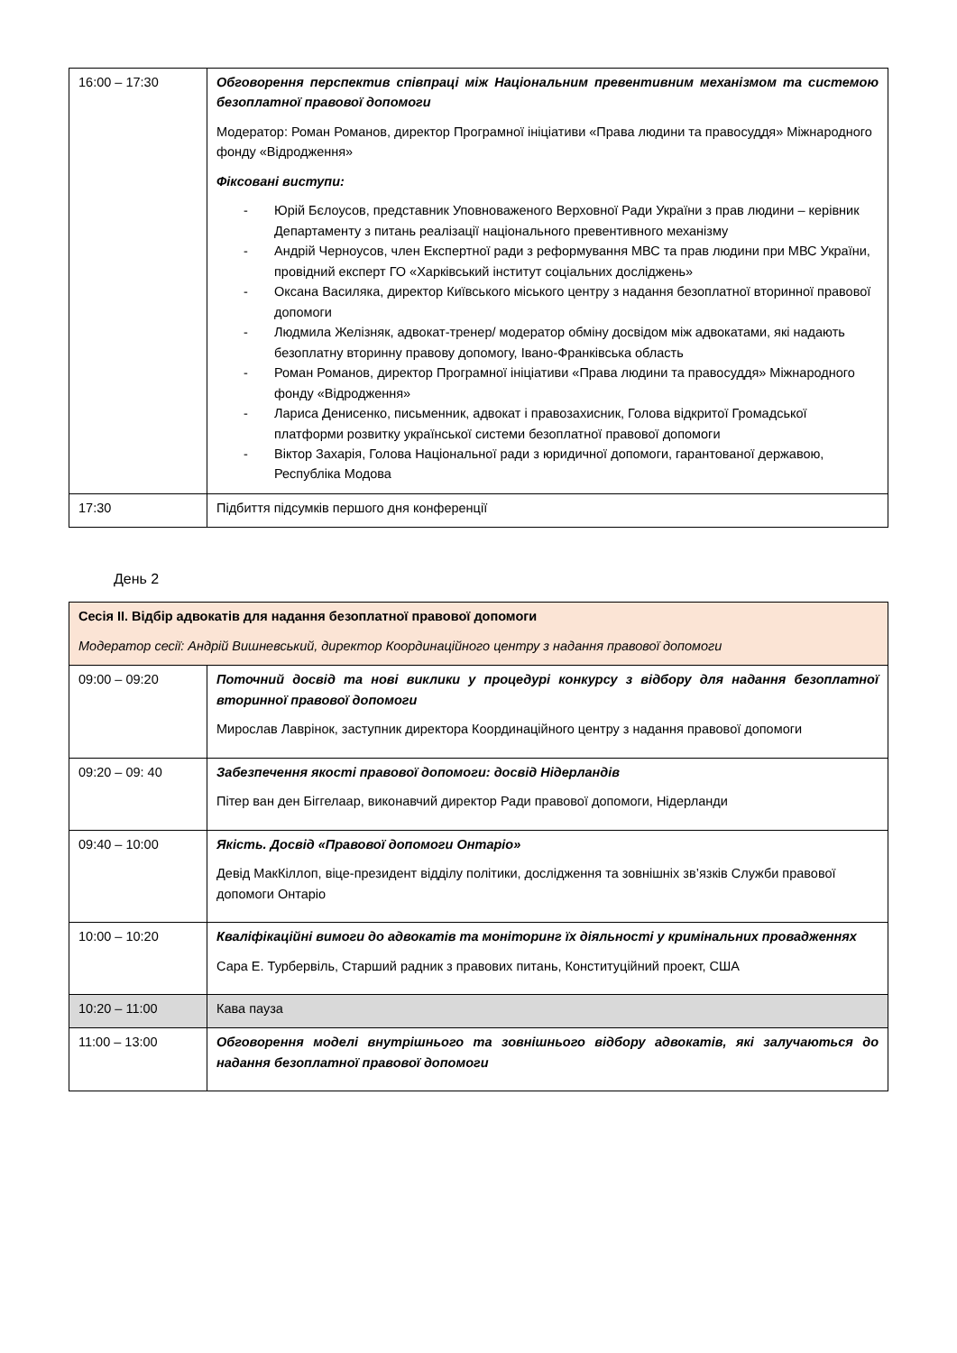| 16:00 – 17:30 | Обговорення перспектив співпраці між Національним превентивним механізмом та системою безоплатної правової допомоги Модератор: Роман Романов, директор Програмної ініціативи «Права людини та правосуддя» Міжнародного фонду «Відродження» Фіксовані виступи: - Юрій Бєлоусов, представник Уповноваженого Верховної Ради України з прав людини – керівник Департаменту з питань реалізації національного превентивного механізму - Андрій Черноусов, член Експертної ради з реформування МВС та прав людини при МВС України, провідний експерт ГО «Харківський інститут соціальних досліджень» - Оксана Василяка, директор Київського міського центру з надання безоплатної вторинної правової допомоги - Людмила Желізняк, адвокат-тренер/ модератор обміну досвідом між адвокатами, які надають безоплатну вторинну правову допомогу, Івано-Франківська область - Роман Романов, директор Програмної ініціативи «Права людини та правосуддя» Міжнародного фонду «Відродження» - Лариса Денисенко, письменник, адвокат і правозахисник, Голова відкритої Громадської платформи розвитку української системи безоплатної правової допомоги - Віктор Захарія, Голова Національної ради з юридичної допомоги, гарантованої державою, Республіка Модова |
| 17:30 | Підбиття підсумків першого дня конференції |
День 2
| Сесія ІІ. Відбір адвокатів для надання безоплатної правової допомоги Модератор сесії: Андрій Вишневський, директор Координаційного центру з надання правової допомоги | |
| 09:00 – 09:20 | Поточний досвід та нові виклики у процедурі конкурсу з відбору для надання безоплатної вторинної правової допомоги Мирослав Лаврінок, заступник директора Координаційного центру з надання правової допомоги |
| 09:20 – 09: 40 | Забезпечення якості правової допомоги: досвід Нідерландів Пітер ван ден Біггелаар, виконавчий директор Ради правової допомоги, Нідерланди |
| 09:40 – 10:00 | Якість. Досвід «Правової допомоги Онтаріо» Девід МакКіллоп, віце-президент відділу політики, дослідження та зовнішніх зв’язків Служби правової допомоги Онтаріо |
| 10:00 – 10:20 | Кваліфікаційні вимоги до адвокатів та моніторинг їх діяльності у кримінальних провадженнях Сара Е. Турбервіль, Старший радник з правових питань, Конституційний проект, США |
| 10:20 – 11:00 | Кава пауза |
| 11:00 – 13:00 | Обговорення моделі внутрішнього та зовнішнього відбору адвокатів, які залучаються до надання безоплатної правової допомоги |